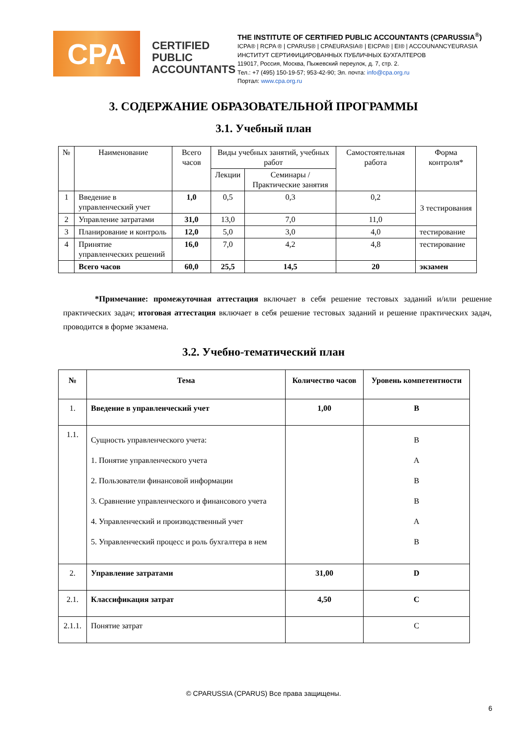CPA
CERTIFIED PUBLIC ACCOUNTANTS
THE INSTITUTE OF CERTIFIED PUBLIC ACCOUNTANTS (CPARUSSIA<sup>®</sup>)
ICPA® | RCPA ® | CPARUS® | CPAEURASIA® | EICPA® | EI® | ACCOUNANCYEURASIA
ИНСТИТУТ СЕРТИФИЦИРОВАННЫХ ПУБЛИЧНЫХ БУХГАЛТЕРОВ
119017, Россия, Москва, Пыжевский переулок, д. 7, стр. 2.
Тел.: +7 (495) 150-19-57; 953-42-90; Эл. почта: info@cpa.org.ru
Портал: www.cpa.org.ru
3. СОДЕРЖАНИЕ ОБРАЗОВАТЕЛЬНОЙ ПРОГРАММЫ
3.1. Учебный план
| № | Наименование | Всего часов | Виды учебных занятий, учебных работ | | Самостоятельная работа | Форма контроля* |
| --- | --- | --- | --- | --- | --- | --- |
| | | | Лекции | Семинары /Практические занятия | | |
| 1 | Введение в управленческий учет | 1,0 | 0,5 | 0,3 | 0,2 | 3 тестирования |
| 2 | Управление затратами | 31,0 | 13,0 | 7,0 | 11,0 | |
| 3 | Планирование и контроль | 12,0 | 5,0 | 3,0 | 4,0 | тестирование |
| 4 | Принятие управленческих решений | 16,0 | 7,0 | 4,2 | 4,8 | тестирование |
| | Всего часов | 60,0 | 25,5 | 14,5 | 20 | экзамен |
*Примечание: промежуточная аттестация включает в себя решение тестовых заданий и/или решение практических задач; итоговая аттестация включает в себя решение тестовых заданий и решение практических задач, проводится в форме экзамена.
3.2. Учебно-тематический план
| № | Тема | Количество часов | Уровень компетентности |
| --- | --- | --- | --- |
| 1. | Введение в управленческий учет | 1,00 | B |
| 1.1. | Сущность управленческого учета: 1. Понятие управленческого учета 2. Пользователи финансовой информации 3. Сравнение управленческого и финансового учета 4. Управленческий и производственный учет 5. Управленческий процесс и роль бухгалтера в нем | | B A B B A B |
| 2. | Управление затратами | 31,00 | D |
| 2.1. | Классификация затрат | 4,50 | C |
| 2.1.1. | Понятие затрат | | C |
© CPARUSSIA (CPARUS) Все права защищены.
6